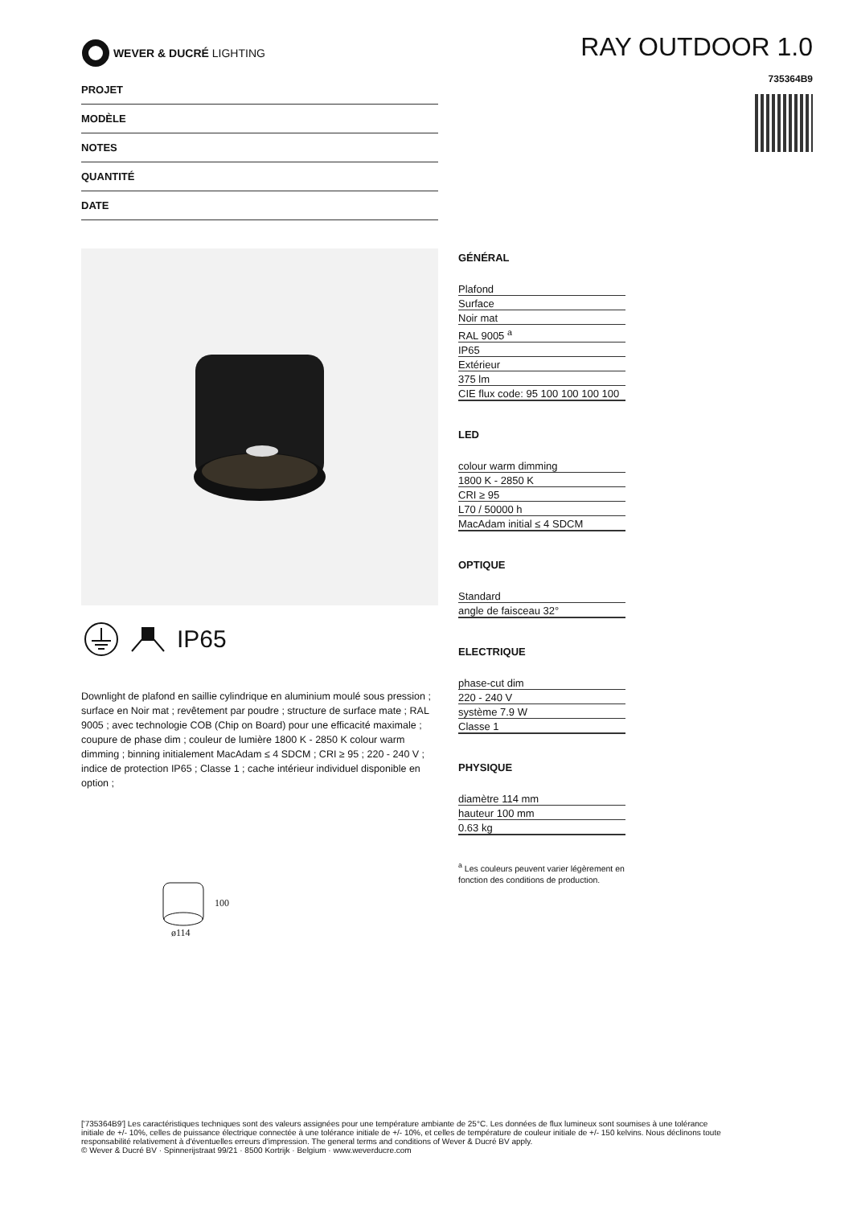WEVER & DUCRÉ LIGHTING
RAY OUTDOOR 1.0
735364B9
PROJET
MODÈLE
NOTES
QUANTITÉ
DATE
IP65
Downlight de plafond en saillie cylindrique en aluminium moulé sous pression ; surface en Noir mat ; revêtement par poudre ; structure de surface mate ; RAL 9005 ; avec technologie COB (Chip on Board) pour une efficacité maximale ; coupure de phase dim ; couleur de lumière 1800 K - 2850 K colour warm dimming ; binning initialement MacAdam ≤ 4 SDCM ; CRI ≥ 95 ; 220 - 240 V ; indice de protection IP65 ; Classe 1 ; cache intérieur individuel disponible en option ;
100
ø114
GÉNÉRAL
Plafond
Surface
Noir mat
RAL 9005 <sup>a</sup>
IP65
Extérieur
375 lm
CIE flux code: 95 100 100 100 100
LED
colour warm dimming
1800 K - 2850 K
CRI ≥ 95
L70 / 50000 h
MacAdam initial ≤ 4 SDCM
OPTIQUE
Standard
angle de faisceau 32°
ELECTRIQUE
phase-cut dim
220 - 240 V
système 7.9 W
Classe 1
PHYSIQUE
diamètre 114 mm
hauteur 100 mm
0.63 kg
<sup>a</sup> Les couleurs peuvent varier légèrement en fonction des conditions de production.
['735364B9'] Les caractéristiques techniques sont des valeurs assignées pour une température ambiante de 25°C. Les données de flux lumineux sont soumises à une tolérance initiale de +/- 10%, celles de puissance électrique connectée à une tolérance initiale de +/- 10%, et celles de température de couleur initiale de +/- 150 kelvins. Nous déclinons toute responsabilité relativement à d'éventuelles erreurs d'impression. The general terms and conditions of Wever & Ducré BV apply.
© Wever & Ducré BV · Spinnerijstraat 99/21 · 8500 Kortrijk · Belgium · www.weverducre.com